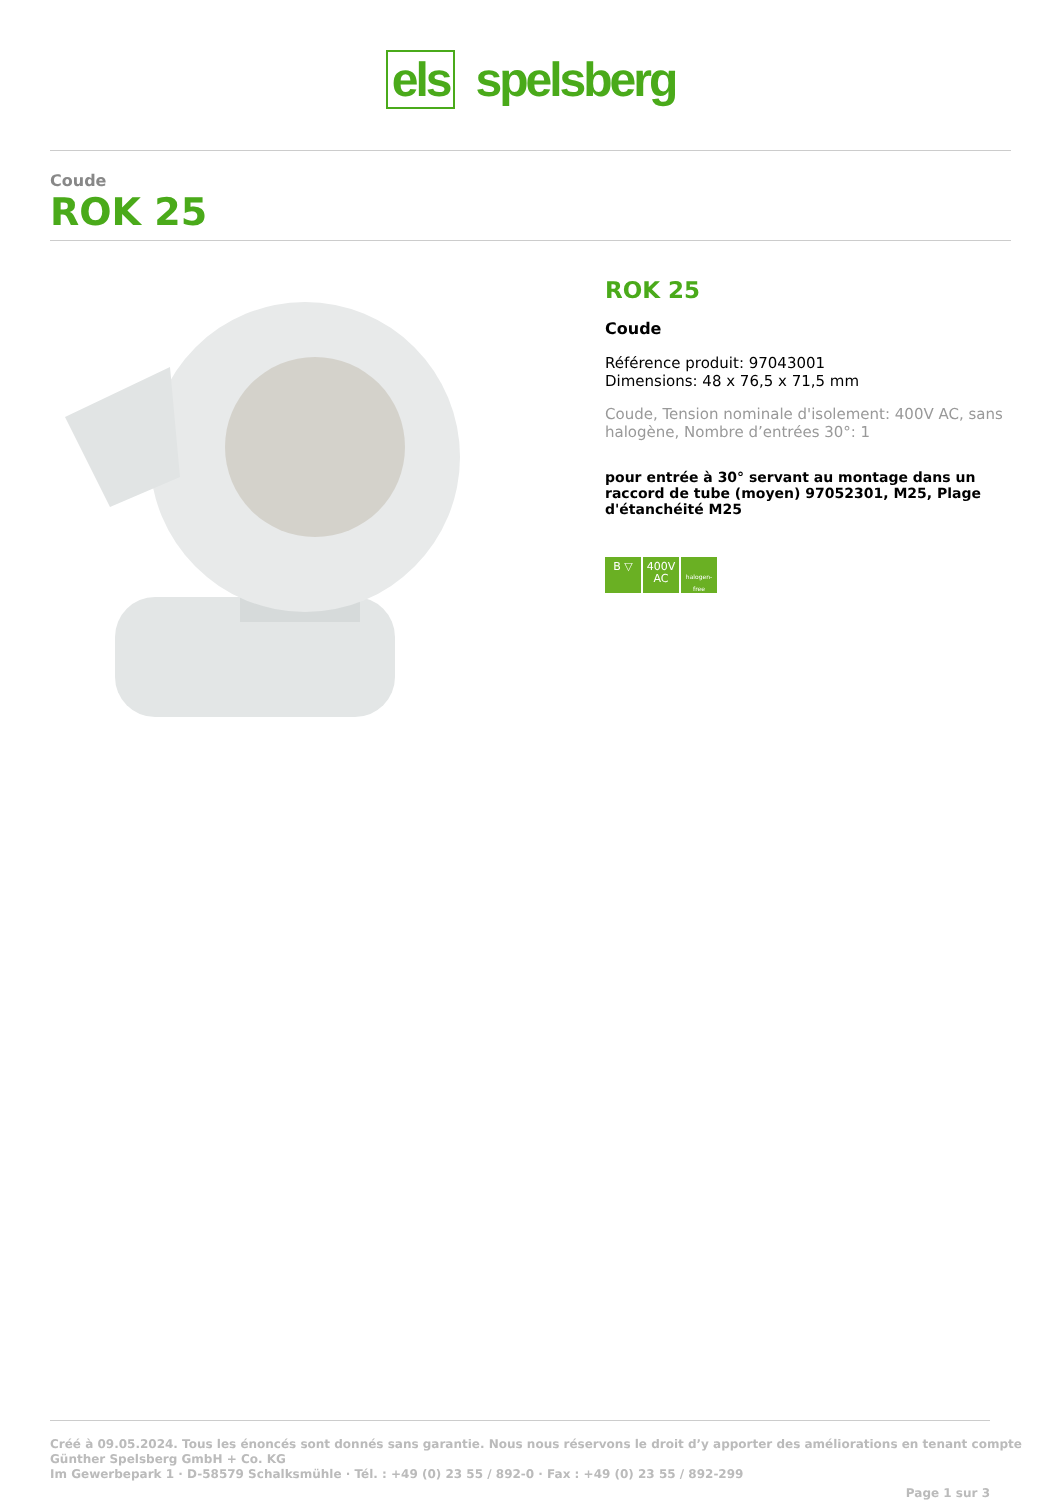els spelsberg
Coude
ROK 25
ROK 25
Coude
Référence produit: 97043001
Dimensions: 48 x 76,5 x 71,5 mm
Coude, Tension nominale d'isolement: 400V AC, sans halogène, Nombre d’entrées 30°: 1
pour entrée à 30° servant au montage dans un raccord de tube (moyen) 97052301, M25, Plage d'étanchéité M25
B ▽ 400V
AC halogen-free
Créé à 09.05.2024. Tous les énoncés sont donnés sans garantie. Nous nous réservons le droit d’y apporter des améliorations en tenant compte
Günther Spelsberg GmbH + Co. KG
Im Gewerbepark 1 · D-58579 Schalksmühle · Tél. : +49 (0) 23 55 / 892-0 · Fax : +49 (0) 23 55 / 892-299
Page 1 sur 3